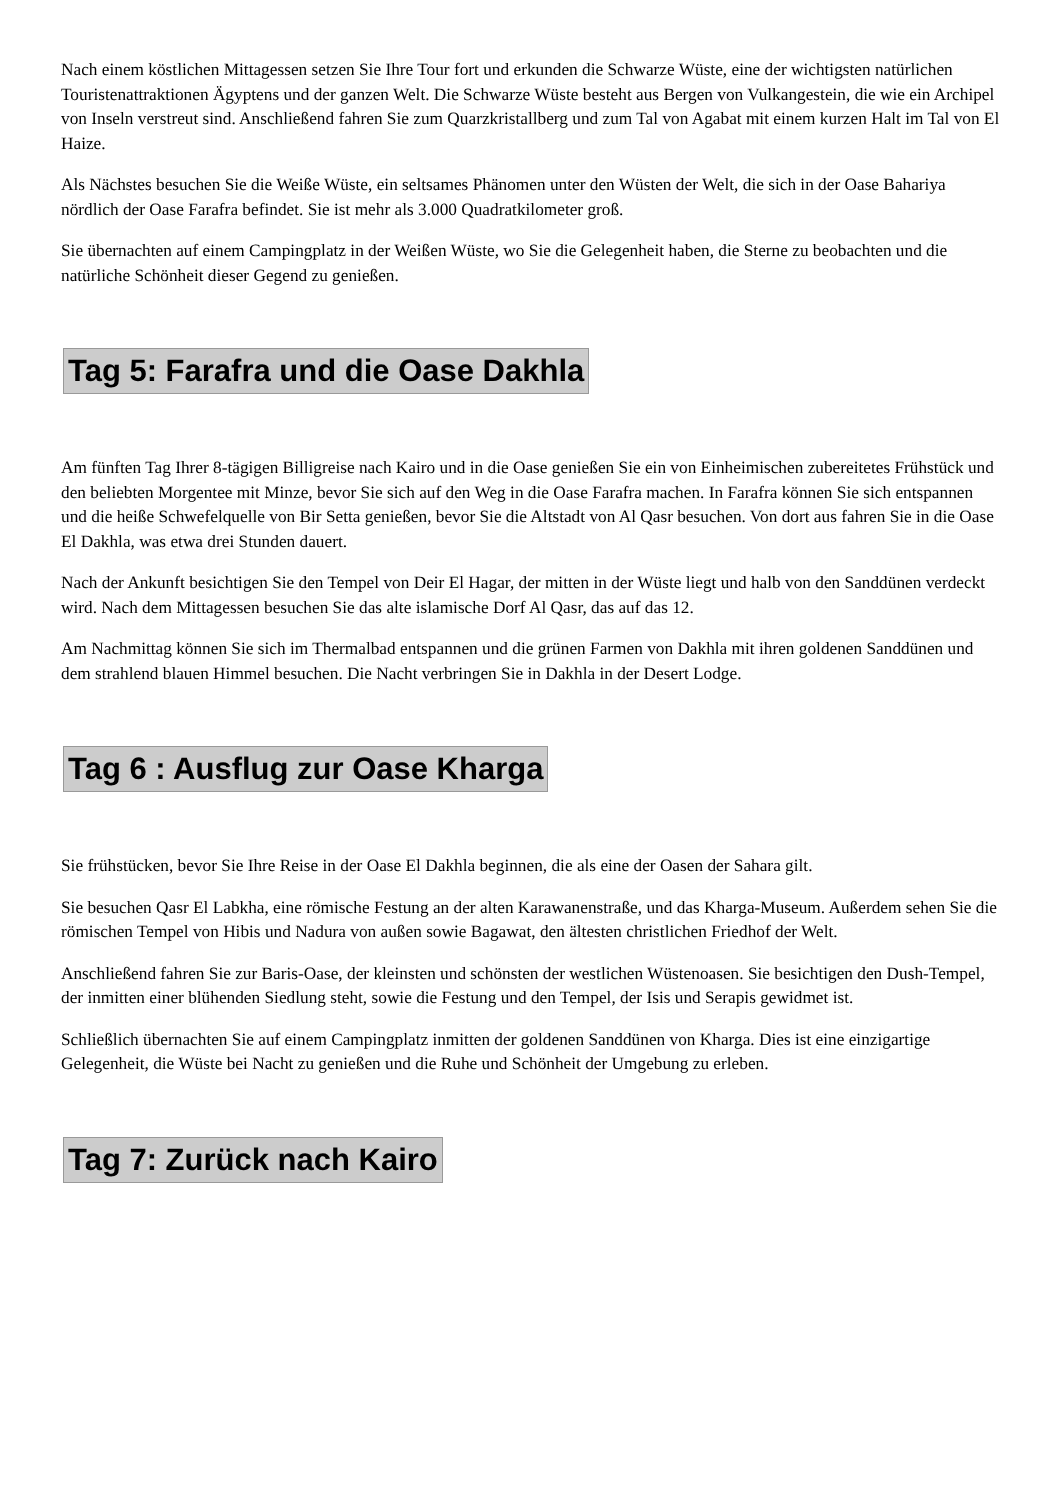Nach einem köstlichen Mittagessen setzen Sie Ihre Tour fort und erkunden die Schwarze Wüste, eine der wichtigsten natürlichen Touristenattraktionen Ägyptens und der ganzen Welt. Die Schwarze Wüste besteht aus Bergen von Vulkangestein, die wie ein Archipel von Inseln verstreut sind. Anschließend fahren Sie zum Quarzkristallberg und zum Tal von Agabat mit einem kurzen Halt im Tal von El Haize.
Als Nächstes besuchen Sie die Weiße Wüste, ein seltsames Phänomen unter den Wüsten der Welt, die sich in der Oase Bahariya nördlich der Oase Farafra befindet. Sie ist mehr als 3.000 Quadratkilometer groß.
Sie übernachten auf einem Campingplatz in der Weißen Wüste, wo Sie die Gelegenheit haben, die Sterne zu beobachten und die natürliche Schönheit dieser Gegend zu genießen.
Tag 5: Farafra und die Oase Dakhla
Am fünften Tag Ihrer 8-tägigen Billigreise nach Kairo und in die Oase genießen Sie ein von Einheimischen zubereitetes Frühstück und den beliebten Morgentee mit Minze, bevor Sie sich auf den Weg in die Oase Farafra machen. In Farafra können Sie sich entspannen und die heiße Schwefelquelle von Bir Setta genießen, bevor Sie die Altstadt von Al Qasr besuchen. Von dort aus fahren Sie in die Oase El Dakhla, was etwa drei Stunden dauert.
Nach der Ankunft besichtigen Sie den Tempel von Deir El Hagar, der mitten in der Wüste liegt und halb von den Sanddünen verdeckt wird. Nach dem Mittagessen besuchen Sie das alte islamische Dorf Al Qasr, das auf das 12.
Am Nachmittag können Sie sich im Thermalbad entspannen und die grünen Farmen von Dakhla mit ihren goldenen Sanddünen und dem strahlend blauen Himmel besuchen. Die Nacht verbringen Sie in Dakhla in der Desert Lodge.
Tag 6 : Ausflug zur Oase Kharga
Sie frühstücken, bevor Sie Ihre Reise in der Oase El Dakhla beginnen, die als eine der Oasen der Sahara gilt.
Sie besuchen Qasr El Labkha, eine römische Festung an der alten Karawanenstraße, und das Kharga-Museum. Außerdem sehen Sie die römischen Tempel von Hibis und Nadura von außen sowie Bagawat, den ältesten christlichen Friedhof der Welt.
Anschließend fahren Sie zur Baris-Oase, der kleinsten und schönsten der westlichen Wüstenoasen. Sie besichtigen den Dush-Tempel, der inmitten einer blühenden Siedlung steht, sowie die Festung und den Tempel, der Isis und Serapis gewidmet ist.
Schließlich übernachten Sie auf einem Campingplatz inmitten der goldenen Sanddünen von Kharga. Dies ist eine einzigartige Gelegenheit, die Wüste bei Nacht zu genießen und die Ruhe und Schönheit der Umgebung zu erleben.
Tag 7: Zurück nach Kairo